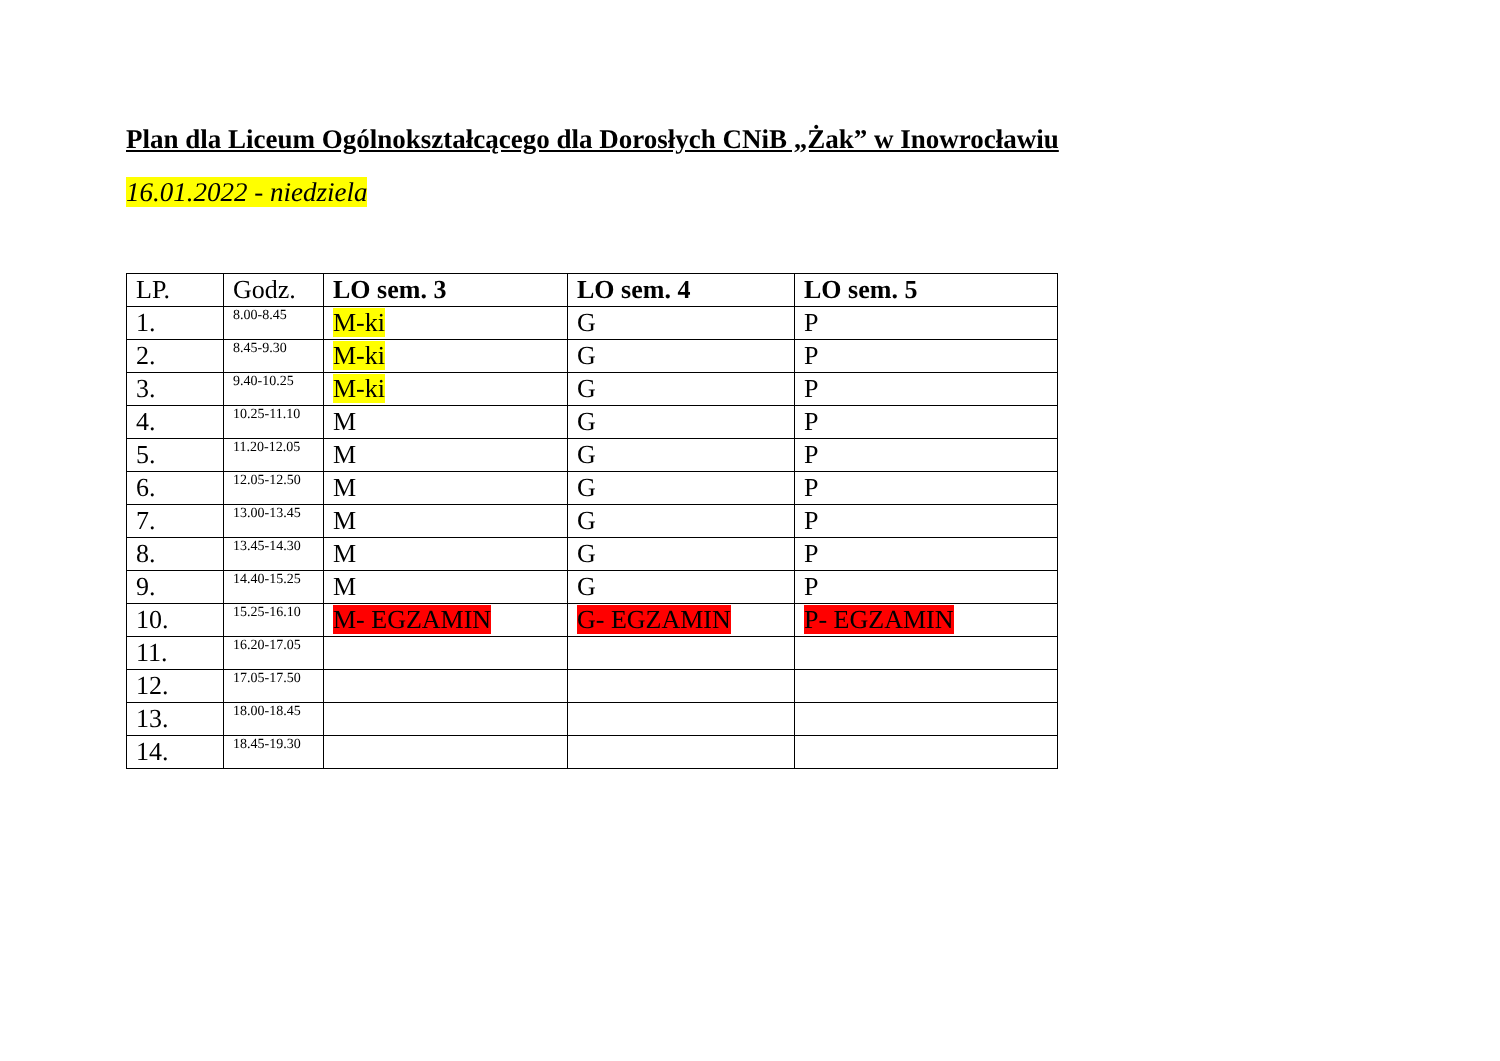Plan dla Liceum Ogólnokształcącego dla Dorosłych CNiB „Żak” w Inowrocławiu
16.01.2022 - niedziela
| LP. | Godz. | LO sem. 3 | LO sem. 4 | LO sem. 5 |
| --- | --- | --- | --- | --- |
| 1. | 8.00-8.45 | M-ki | G | P |
| 2. | 8.45-9.30 | M-ki | G | P |
| 3. | 9.40-10.25 | M-ki | G | P |
| 4. | 10.25-11.10 | M | G | P |
| 5. | 11.20-12.05 | M | G | P |
| 6. | 12.05-12.50 | M | G | P |
| 7. | 13.00-13.45 | M | G | P |
| 8. | 13.45-14.30 | M | G | P |
| 9. | 14.40-15.25 | M | G | P |
| 10. | 15.25-16.10 | M- EGZAMIN | G- EGZAMIN | P- EGZAMIN |
| 11. | 16.20-17.05 | | | |
| 12. | 17.05-17.50 | | | |
| 13. | 18.00-18.45 | | | |
| 14. | 18.45-19.30 | | | |